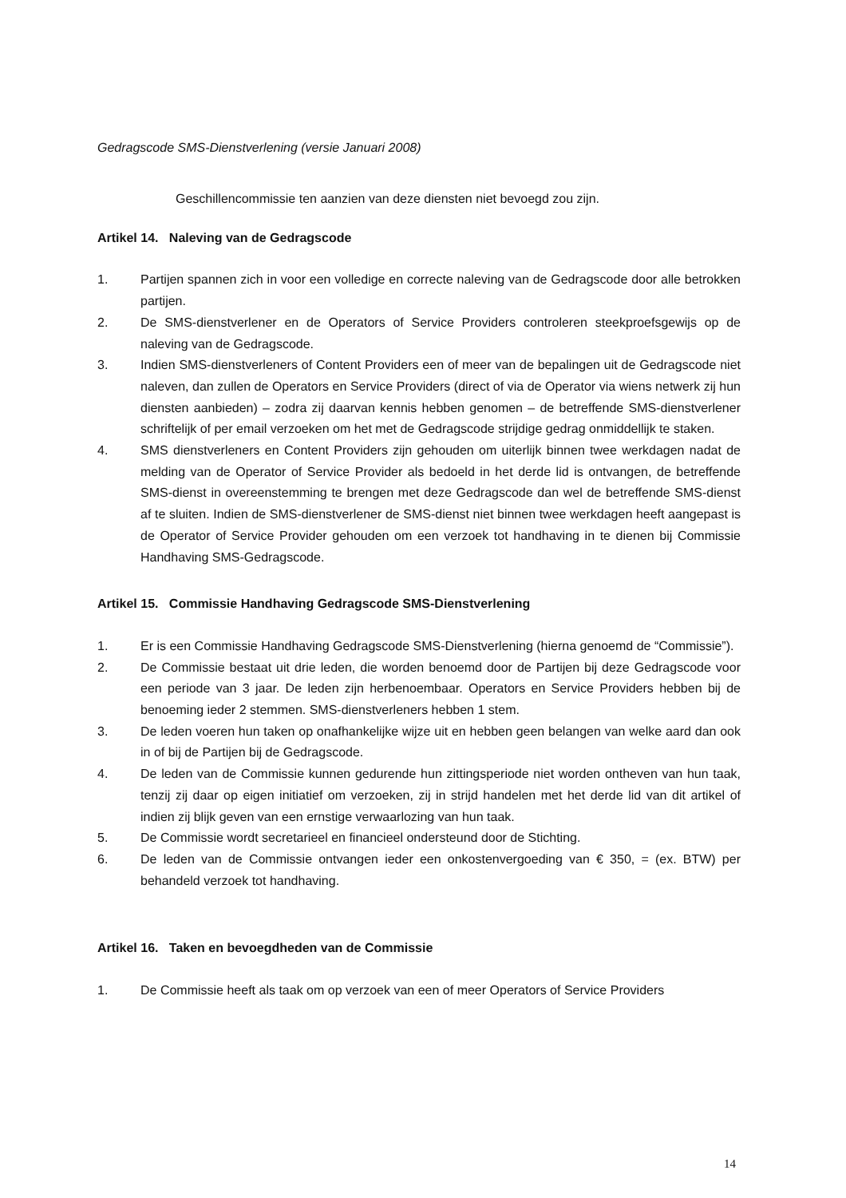Gedragscode SMS-Dienstverlening (versie Januari 2008)
Geschillencommissie ten aanzien van deze diensten niet bevoegd zou zijn.
Artikel 14. Naleving van de Gedragscode
1. Partijen spannen zich in voor een volledige en correcte naleving van de Gedragscode door alle betrokken partijen.
2. De SMS-dienstverlener en de Operators of Service Providers controleren steekproefsgewijs op de naleving van de Gedragscode.
3. Indien SMS-dienstverleners of Content Providers een of meer van de bepalingen uit de Gedragscode niet naleven, dan zullen de Operators en Service Providers (direct of via de Operator via wiens netwerk zij hun diensten aanbieden) – zodra zij daarvan kennis hebben genomen – de betreffende SMS-dienstverlener schriftelijk of per email verzoeken om het met de Gedragscode strijdige gedrag onmiddellijk te staken.
4. SMS dienstverleners en Content Providers zijn gehouden om uiterlijk binnen twee werkdagen nadat de melding van de Operator of Service Provider als bedoeld in het derde lid is ontvangen, de betreffende SMS-dienst in overeenstemming te brengen met deze Gedragscode dan wel de betreffende SMS-dienst af te sluiten. Indien de SMS-dienstverlener de SMS-dienst niet binnen twee werkdagen heeft aangepast is de Operator of Service Provider gehouden om een verzoek tot handhaving in te dienen bij Commissie Handhaving SMS-Gedragscode.
Artikel 15. Commissie Handhaving Gedragscode SMS-Dienstverlening
1. Er is een Commissie Handhaving Gedragscode SMS-Dienstverlening (hierna genoemd de “Commissie”).
2. De Commissie bestaat uit drie leden, die worden benoemd door de Partijen bij deze Gedragscode voor een periode van 3 jaar. De leden zijn herbenoembaar. Operators en Service Providers hebben bij de benoeming ieder 2 stemmen. SMS-dienstverleners hebben 1 stem.
3. De leden voeren hun taken op onafhankelijke wijze uit en hebben geen belangen van welke aard dan ook in of bij de Partijen bij de Gedragscode.
4. De leden van de Commissie kunnen gedurende hun zittingsperiode niet worden ontheven van hun taak, tenzij zij daar op eigen initiatief om verzoeken, zij in strijd handelen met het derde lid van dit artikel of indien zij blijk geven van een ernstige verwaarlozing van hun taak.
5. De Commissie wordt secretarieel en financieel ondersteund door de Stichting.
6. De leden van de Commissie ontvangen ieder een onkostenvergoeding van € 350, = (ex. BTW) per behandeld verzoek tot handhaving.
Artikel 16. Taken en bevoegdheden van de Commissie
1. De Commissie heeft als taak om op verzoek van een of meer Operators of Service Providers
14